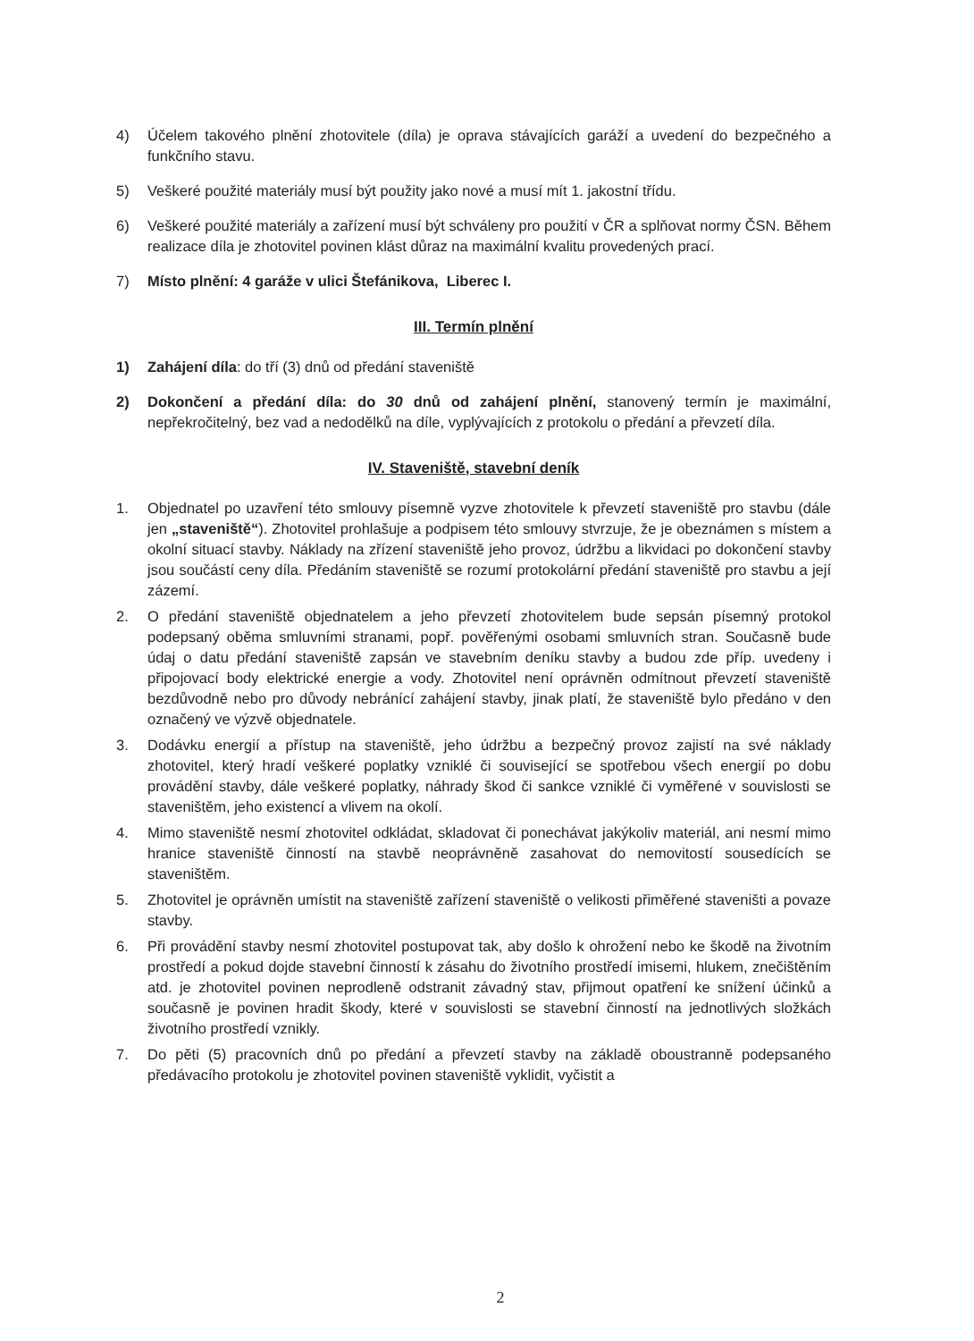4) Účelem takového plnění zhotovitele (díla) je oprava stávajících garáží a uvedení do bezpečného a funkčního stavu.
5) Veškeré použité materiály musí být použity jako nové a musí mít 1. jakostní třídu.
6) Veškeré použité materiály a zařízení musí být schváleny pro použití v ČR a splňovat normy ČSN. Během realizace díla je zhotovitel povinen klást důraz na maximální kvalitu provedených prací.
7) Místo plnění: 4 garáže v ulici Štefánikova, Liberec I.
III. Termín plnění
1) Zahájení díla: do tří (3) dnů od předání staveniště
2) Dokončení a předání díla: do 30 dnů od zahájení plnění, stanovený termín je maximální, nepřekročitelný, bez vad a nedodělků na díle, vyplývajících z protokolu o předání a převzetí díla.
IV. Staveniště, stavební deník
1. Objednatel po uzavření této smlouvy písemně vyzve zhotovitele k převzetí staveniště pro stavbu (dále jen „staveniště“). Zhotovitel prohlašuje a podpisem této smlouvy stvrzuje, že je obeznámen s místem a okolní situací stavby. Náklady na zřízení staveniště jeho provoz, údržbu a likvidaci po dokončení stavby jsou součástí ceny díla. Předáním staveniště se rozumí protokolární předání staveniště pro stavbu a její zázemí.
2. O předání staveniště objednatelem a jeho převzetí zhotovitelem bude sepsán písemný protokol podepsaný oběma smluvními stranami, popř. pověřenými osobami smluvních stran. Současně bude údaj o datu předání staveniště zapsán ve stavebním deníku stavby a budou zde příp. uvedeny i připojovací body elektrické energie a vody. Zhotovitel není oprávněn odmítnout převzetí staveniště bezdůvodně nebo pro důvody nebránící zahájení stavby, jinak platí, že staveniště bylo předáno v den označený ve výzvě objednatele.
3. Dodávku energií a přístup na staveniště, jeho údržbu a bezpečný provoz zajistí na své náklady zhotovitel, který hradí veškeré poplatky vzniklé či související se spotřebou všech energií po dobu provádění stavby, dále veškeré poplatky, náhrady škod či sankce vzniklé či vyměřené v souvislosti se staveništěm, jeho existencí a vlivem na okolí.
4. Mimo staveniště nesmí zhotovitel odkládat, skladovat či ponechávat jakýkoliv materiál, ani nesmí mimo hranice staveniště činností na stavbě neoprávněně zasahovat do nemovitostí sousedících se staveništěm.
5. Zhotovitel je oprávněn umístit na staveniště zařízení staveniště o velikosti přiměřené staveništi a povaze stavby.
6. Při provádění stavby nesmí zhotovitel postupovat tak, aby došlo k ohrožení nebo ke škodě na životním prostředí a pokud dojde stavební činností k zásahu do životního prostředí imisemi, hlukem, znečištěním atd. je zhotovitel povinen neprodleně odstranit závadný stav, přijmout opatření ke snížení účinků a současně je povinen hradit škody, které v souvislosti se stavební činností na jednotlivých složkách životního prostředí vznikly.
7. Do pěti (5) pracovních dnů po předání a převzetí stavby na základě oboustranně podepsaného předávacího protokolu je zhotovitel povinen staveniště vyklidit, vyčistit a
2